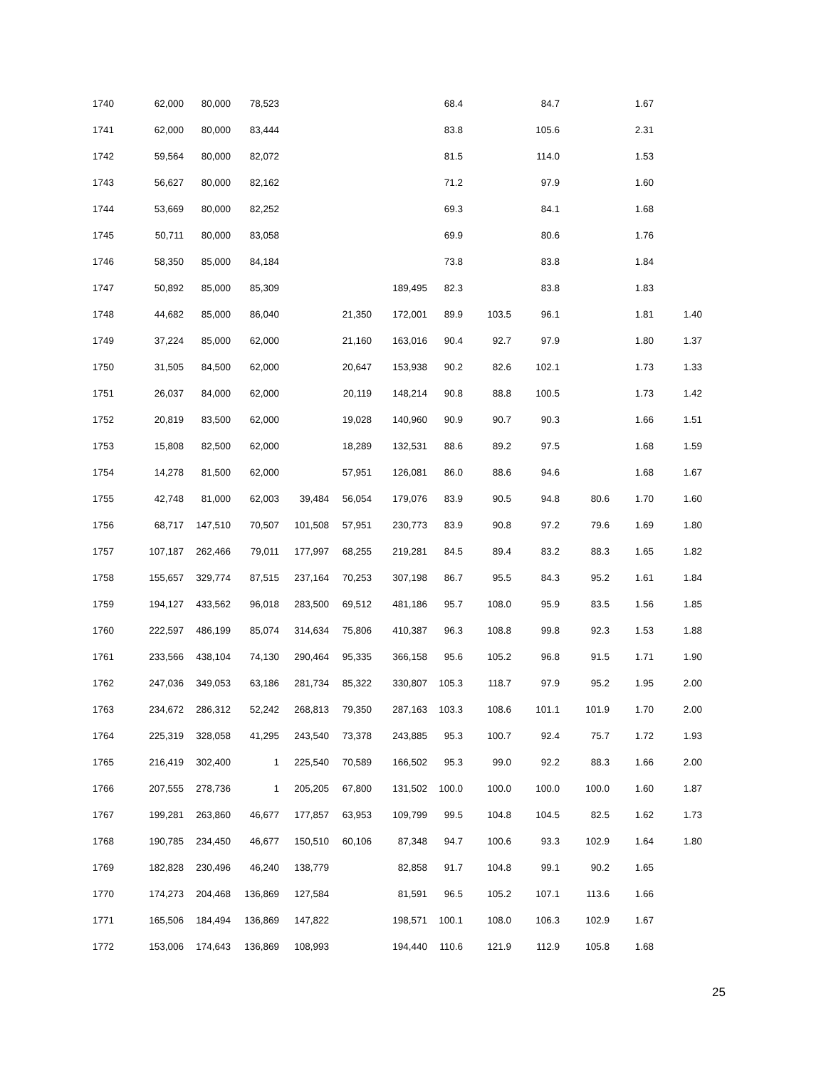| 1740 | 62,000 | 80,000 | 78,523 | | | | 68.4 | | 84.7 | | 1.67 | |
| 1741 | 62,000 | 80,000 | 83,444 | | | | 83.8 | | 105.6 | | 2.31 | |
| 1742 | 59,564 | 80,000 | 82,072 | | | | 81.5 | | 114.0 | | 1.53 | |
| 1743 | 56,627 | 80,000 | 82,162 | | | | 71.2 | | 97.9 | | 1.60 | |
| 1744 | 53,669 | 80,000 | 82,252 | | | | 69.3 | | 84.1 | | 1.68 | |
| 1745 | 50,711 | 80,000 | 83,058 | | | | 69.9 | | 80.6 | | 1.76 | |
| 1746 | 58,350 | 85,000 | 84,184 | | | | 73.8 | | 83.8 | | 1.84 | |
| 1747 | 50,892 | 85,000 | 85,309 | | | 189,495 | 82.3 | | 83.8 | | 1.83 | |
| 1748 | 44,682 | 85,000 | 86,040 | | 21,350 | 172,001 | 89.9 | 103.5 | 96.1 | | 1.81 | 1.40 |
| 1749 | 37,224 | 85,000 | 62,000 | | 21,160 | 163,016 | 90.4 | 92.7 | 97.9 | | 1.80 | 1.37 |
| 1750 | 31,505 | 84,500 | 62,000 | | 20,647 | 153,938 | 90.2 | 82.6 | 102.1 | | 1.73 | 1.33 |
| 1751 | 26,037 | 84,000 | 62,000 | | 20,119 | 148,214 | 90.8 | 88.8 | 100.5 | | 1.73 | 1.42 |
| 1752 | 20,819 | 83,500 | 62,000 | | 19,028 | 140,960 | 90.9 | 90.7 | 90.3 | | 1.66 | 1.51 |
| 1753 | 15,808 | 82,500 | 62,000 | | 18,289 | 132,531 | 88.6 | 89.2 | 97.5 | | 1.68 | 1.59 |
| 1754 | 14,278 | 81,500 | 62,000 | | 57,951 | 126,081 | 86.0 | 88.6 | 94.6 | | 1.68 | 1.67 |
| 1755 | 42,748 | 81,000 | 62,003 | 39,484 | 56,054 | 179,076 | 83.9 | 90.5 | 94.8 | 80.6 | 1.70 | 1.60 |
| 1756 | 68,717 | 147,510 | 70,507 | 101,508 | 57,951 | 230,773 | 83.9 | 90.8 | 97.2 | 79.6 | 1.69 | 1.80 |
| 1757 | 107,187 | 262,466 | 79,011 | 177,997 | 68,255 | 219,281 | 84.5 | 89.4 | 83.2 | 88.3 | 1.65 | 1.82 |
| 1758 | 155,657 | 329,774 | 87,515 | 237,164 | 70,253 | 307,198 | 86.7 | 95.5 | 84.3 | 95.2 | 1.61 | 1.84 |
| 1759 | 194,127 | 433,562 | 96,018 | 283,500 | 69,512 | 481,186 | 95.7 | 108.0 | 95.9 | 83.5 | 1.56 | 1.85 |
| 1760 | 222,597 | 486,199 | 85,074 | 314,634 | 75,806 | 410,387 | 96.3 | 108.8 | 99.8 | 92.3 | 1.53 | 1.88 |
| 1761 | 233,566 | 438,104 | 74,130 | 290,464 | 95,335 | 366,158 | 95.6 | 105.2 | 96.8 | 91.5 | 1.71 | 1.90 |
| 1762 | 247,036 | 349,053 | 63,186 | 281,734 | 85,322 | 330,807 | 105.3 | 118.7 | 97.9 | 95.2 | 1.95 | 2.00 |
| 1763 | 234,672 | 286,312 | 52,242 | 268,813 | 79,350 | 287,163 | 103.3 | 108.6 | 101.1 | 101.9 | 1.70 | 2.00 |
| 1764 | 225,319 | 328,058 | 41,295 | 243,540 | 73,378 | 243,885 | 95.3 | 100.7 | 92.4 | 75.7 | 1.72 | 1.93 |
| 1765 | 216,419 | 302,400 | 1 | 225,540 | 70,589 | 166,502 | 95.3 | 99.0 | 92.2 | 88.3 | 1.66 | 2.00 |
| 1766 | 207,555 | 278,736 | 1 | 205,205 | 67,800 | 131,502 | 100.0 | 100.0 | 100.0 | 100.0 | 1.60 | 1.87 |
| 1767 | 199,281 | 263,860 | 46,677 | 177,857 | 63,953 | 109,799 | 99.5 | 104.8 | 104.5 | 82.5 | 1.62 | 1.73 |
| 1768 | 190,785 | 234,450 | 46,677 | 150,510 | 60,106 | 87,348 | 94.7 | 100.6 | 93.3 | 102.9 | 1.64 | 1.80 |
| 1769 | 182,828 | 230,496 | 46,240 | 138,779 | | 82,858 | 91.7 | 104.8 | 99.1 | 90.2 | 1.65 | |
| 1770 | 174,273 | 204,468 | 136,869 | 127,584 | | 81,591 | 96.5 | 105.2 | 107.1 | 113.6 | 1.66 | |
| 1771 | 165,506 | 184,494 | 136,869 | 147,822 | | 198,571 | 100.1 | 108.0 | 106.3 | 102.9 | 1.67 | |
| 1772 | 153,006 | 174,643 | 136,869 | 108,993 | | 194,440 | 110.6 | 121.9 | 112.9 | 105.8 | 1.68 | |
25